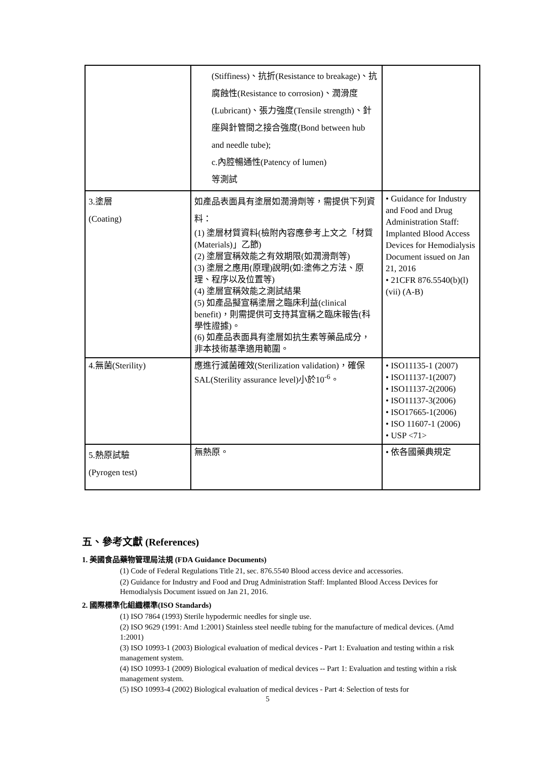| | (Stiffiness)、抗折(Resistance to breakage)、抗腐蝕性(Resistance to corrosion)、潤滑度(Lubricant)、張力強度(Tensile strength)、針座與針管間之接合強度(Bond between hub and needle tube); c.內腔暢通性(Patency of lumen) 等測試 | |
| 3.塗層 (Coating) | 如產品表面具有塗層如潤滑劑等，需提供下列資料： (1) 塗層材質資料(檢附內容應參考上文之「材質 (Materials)」乙節) (2) 塗層宣稱效能之有效期限(如潤滑劑等) (3) 塗層之應用(原理)說明(如:塗佈之方法、原理、程序以及位置等) (4) 塗層宣稱效能之測試結果 (5) 如產品擬宣稱塗層之臨床利益(clinical benefit)，則需提供可支持其宣稱之臨床報告(科學性證據)。 (6) 如產品表面具有塗層如抗生素等藥品成分，非本技術基準適用範圍。 | • Guidance for Industry and Food and Drug Administration Staff: Implanted Blood Access Devices for Hemodialysis Document issued on Jan 21, 2016 • 21CFR 876.5540(b)(l)(vii) (A-B) |
| 4.無菌(Sterility) | 應進行滅菌確效(Sterilization validation)，確保SAL(Sterility assurance level)小於10<sup>-6</sup>。 | • ISO11135-1 (2007) • ISO11137-1(2007) • ISO11137-2(2006) • ISO11137-3(2006) • ISO17665-1(2006) • ISO 11607-1 (2006) • USP <71> |
| 5.熱原試驗 (Pyrogen test) | 無熱原。 | • 依各國藥典規定 |
五、參考文獻 (References)
1. 美國食品藥物管理局法規 (FDA Guidance Documents)
(1) Code of Federal Regulations Title 21, sec. 876.5540 Blood access device and accessories.
(2) Guidance for Industry and Food and Drug Administration Staff: Implanted Blood Access Devices for Hemodialysis Document issued on Jan 21, 2016.
2. 國際標準化組織標準(ISO Standards)
(1) ISO 7864 (1993) Sterile hypodermic needles for single use.
(2) ISO 9629 (1991: Amd 1:2001) Stainless steel needle tubing for the manufacture of medical devices. (Amd 1:2001)
(3) ISO 10993-1 (2003) Biological evaluation of medical devices - Part 1: Evaluation and testing within a risk management system.
(4) ISO 10993-1 (2009) Biological evaluation of medical devices -- Part 1: Evaluation and testing within a risk management system.
(5) ISO 10993-4 (2002) Biological evaluation of medical devices - Part 4: Selection of tests for
5